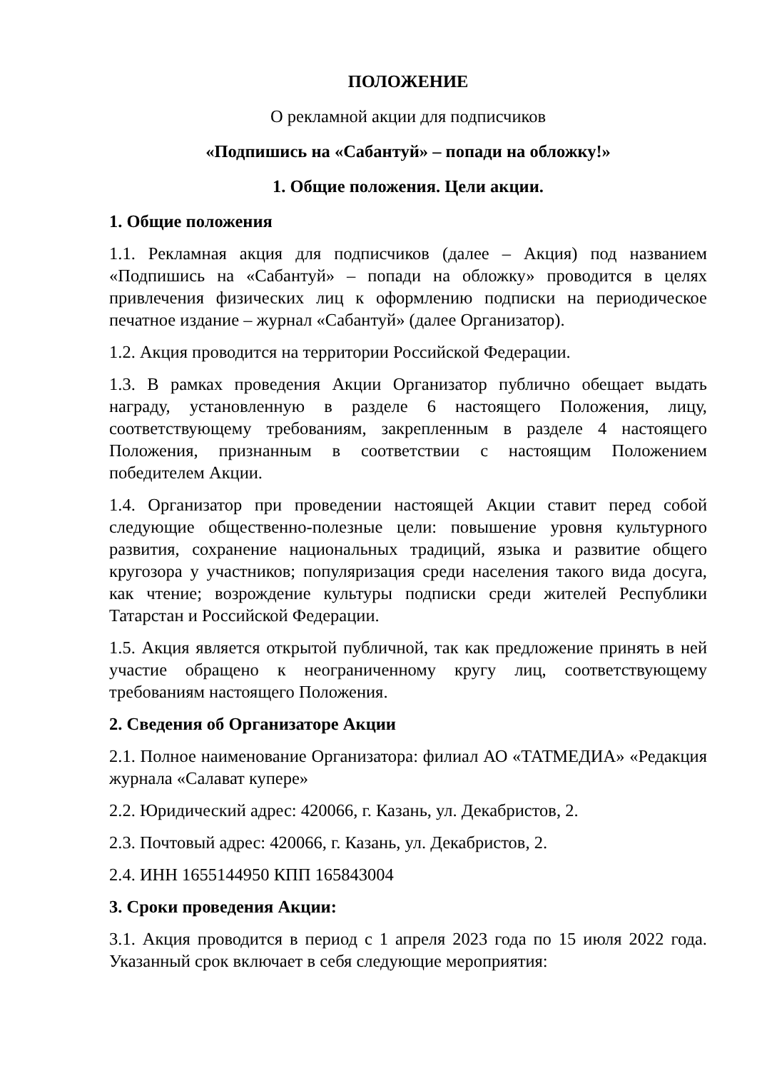ПОЛОЖЕНИЕ
О рекламной акции для подписчиков
«Подпишись на «Сабантуй» – попади на обложку!»
1. Общие положения. Цели акции.
1. Общие положения
1.1. Рекламная акция для подписчиков (далее – Акция) под названием «Подпишись на «Сабантуй» – попади на обложку» проводится в целях привлечения физических лиц к оформлению подписки на периодическое печатное издание – журнал «Сабантуй» (далее Организатор).
1.2. Акция проводится на территории Российской Федерации.
1.3. В рамках проведения Акции Организатор публично обещает выдать награду, установленную в разделе 6 настоящего Положения, лицу, соответствующему требованиям, закрепленным в разделе 4 настоящего Положения, признанным в соответствии с настоящим Положением победителем Акции.
1.4. Организатор при проведении настоящей Акции ставит перед собой следующие общественно-полезные цели: повышение уровня культурного развития, сохранение национальных традиций, языка и развитие общего кругозора у участников; популяризация среди населения такого вида досуга, как чтение; возрождение культуры подписки среди жителей Республики Татарстан и Российской Федерации.
1.5. Акция является открытой публичной, так как предложение принять в ней участие обращено к неограниченному кругу лиц, соответствующему требованиям настоящего Положения.
2. Сведения об Организаторе Акции
2.1. Полное наименование Организатора: филиал АО «ТАТМЕДИА» «Редакция журнала «Салават купере»
2.2. Юридический адрес: 420066, г. Казань, ул. Декабристов, 2.
2.3. Почтовый адрес: 420066, г. Казань, ул. Декабристов, 2.
2.4. ИНН 1655144950 КПП 165843004
3. Сроки проведения Акции:
3.1. Акция проводится в период с 1 апреля 2023 года по 15 июля 2022 года. Указанный срок включает в себя следующие мероприятия: